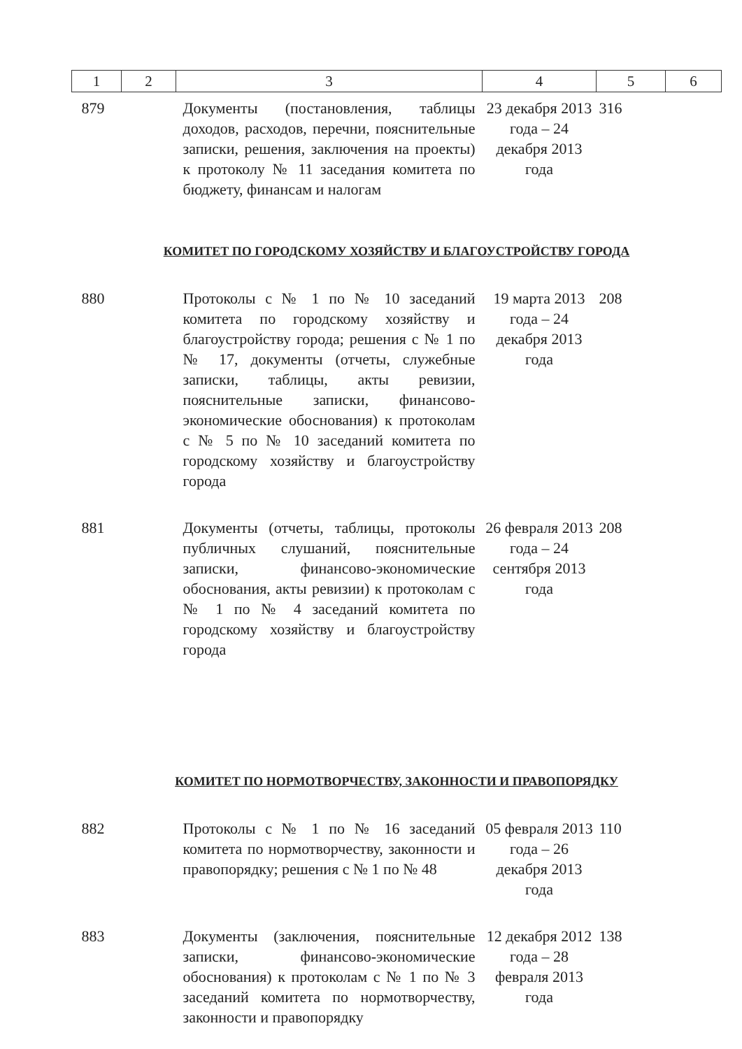| 1 | 2 | 3 | 4 | 5 | 6 |
| --- | --- | --- | --- | --- | --- |
| 879 | | Документы (постановления, таблицы доходов, расходов, перечни, пояснительные записки, решения, заключения на проекты) к протоколу № 11 заседания комитета по бюджету, финансам и налогам | 23 декабря 2013 года – 24 декабря 2013 года | 316 | |
| КОМИТЕТ ПО ГОРОДСКОМУ ХОЗЯЙСТВУ И БЛАГОУСТРОЙСТВУ ГОРОДА | | | | | |
| 880 | | Протоколы с № 1 по № 10 заседаний комитета по городскому хозяйству и благоустройству города; решения с № 1 по № 17, документы (отчеты, служебные записки, таблицы, акты ревизии, пояснительные записки, финансово-экономические обоснования) к протоколам с № 5 по № 10 заседаний комитета по городскому хозяйству и благоустройству города | 19 марта 2013 года – 24 декабря 2013 года | 208 | |
| 881 | | Документы (отчеты, таблицы, протоколы публичных слушаний, пояснительные записки, финансово-экономические обоснования, акты ревизии) к протоколам с № 1 по № 4 заседаний комитета по городскому хозяйству и благоустройству города | 26 февраля 2013 года – 24 сентября 2013 года | 208 | |
| КОМИТЕТ ПО НОРМОТВОРЧЕСТВУ, ЗАКОННОСТИ И ПРАВОПОРЯДКУ | | | | | |
| 882 | | Протоколы с № 1 по № 16 заседаний комитета по нормотворчеству, законности и правопорядку; решения с № 1 по № 48 | 05 февраля 2013 года – 26 декабря 2013 года | 110 | |
| 883 | | Документы (заключения, пояснительные записки, финансово-экономические обоснования) к протоколам с № 1 по № 3 заседаний комитета по нормотворчеству, законности и правопорядку | 12 декабря 2012 года – 28 февраля 2013 года | 138 | |